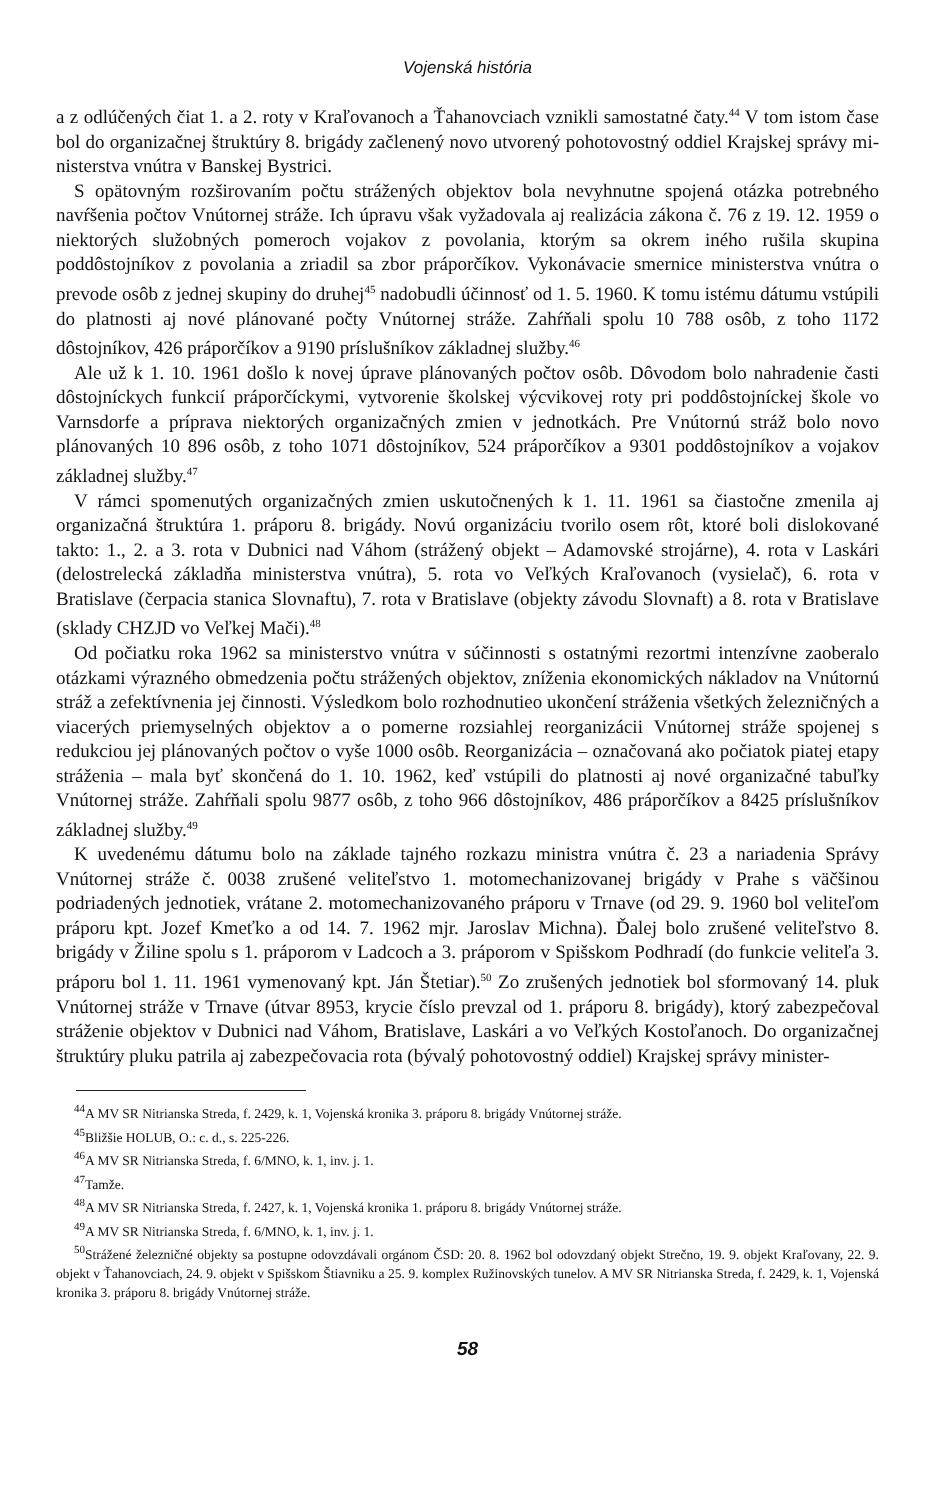Vojenská história
a z odlúčených čiat 1. a 2. roty v Kraľovanoch a Ťahanovciach vznikli samostatné čaty.<sup>44</sup> V tom istom čase bol do organizačnej štruktúry 8. brigády začlenený novo utvorený pohotovostný oddiel Krajskej správy mi- nisterstva vnútra v Banskej Bystrici.
S opätovným rozširovaním počtu strážených objektov bola nevyhnutne spojená otázka potrebného navŕšenia počtov Vnútornej stráže. Ich úpravu však vyžadovala aj realizácia zákona č. 76 z 19. 12. 1959 o niektorých služobných pomeroch vojakov z povolania, ktorým sa okrem iného rušila skupina poddôstojníkov z povolania a zriadil sa zbor práporčíkov. Vykonávacie smernice ministerstva vnútra o prevode osôb z jednej skupiny do druhej<sup>45</sup> nadobudli účinnosť od 1. 5. 1960. K tomu istému dátumu vstúpili do platnosti aj nové plánované počty Vnútornej stráže. Zahŕňali spolu 10 788 osôb, z toho 1172 dôstojníkov, 426 práporčíkov a 9190 príslušníkov základnej služby.<sup>46</sup>
Ale už k 1. 10. 1961 došlo k novej úprave plánovaných počtov osôb. Dôvodom bolo nahradenie časti dôstojníckych funkcií práporčíckymi, vytvorenie školskej výcvikovej roty pri poddôstojníckej škole vo Varnsdorfe a príprava niektorých organizačných zmien v jednotkách. Pre Vnútornú stráž bolo novo plánovaných 10 896 osôb, z toho 1071 dôstojníkov, 524 práporčíkov a 9301 poddôstojníkov a vojakov základnej služby.<sup>47</sup>
V rámci spomenutých organizačných zmien uskutočnených k 1. 11. 1961 sa čiastočne zmenila aj organizačná štruktúra 1. práporu 8. brigády. Novú organizáciu tvorilo osem rôt, ktoré boli dislokované takto: 1., 2. a 3. rota v Dubnici nad Váhom (strážený objekt – Adamovské strojárne), 4. rota v Laskári (delostrelecká základňa ministerstva vnútra), 5. rota vo Veľkých Kraľovanoch (vysielač), 6. rota v Bratislave (čerpacia stanica Slovnaftu), 7. rota v Bratislave (objekty závodu Slovnaft) a 8. rota v Bratislave (sklady CHZJD vo Veľkej Mači).<sup>48</sup>
Od počiatku roka 1962 sa ministerstvo vnútra v súčinnosti s ostatnými rezortmi intenzívne zaoberalo otázkami výrazného obmedzenia počtu strážených objektov, zníženia ekonomických nákladov na Vnútornú stráž a zefektívnenia jej činnosti. Výsledkom bolo rozhodnutieo ukončení stráženia všetkých železničných a viacerých priemyselných objektov a o pomerne rozsiahlej reorganizácii Vnútornej stráže spojenej s redukciou jej plánovaných počtov o vyše 1000 osôb. Reorganizácia – označovaná ako počiatok piatej etapy stráženia – mala byť skončená do 1. 10. 1962, keď vstúpili do platnosti aj nové organizačné tabuľky Vnútornej stráže. Zahŕňali spolu 9877 osôb, z toho 966 dôstojníkov, 486 práporčíkov a 8425 príslušníkov základnej služby.<sup>49</sup>
K uvedenému dátumu bolo na základe tajného rozkazu ministra vnútra č. 23 a nariadenia Správy Vnútornej stráže č. 0038 zrušené veliteľstvo 1. motomechanizovanej brigády v Prahe s väčšinou podriadených jednotiek, vrátane 2. motomechanizovaného práporu v Trnave (od 29. 9. 1960 bol veliteľom práporu kpt. Jozef Kmeťko a od 14. 7. 1962 mjr. Jaroslav Michna). Ďalej bolo zrušené veliteľstvo 8. brigády v Žiline spolu s 1. práporom v Ladcoch a 3. práporom v Spišskom Podhradí (do funkcie veliteľa 3. práporu bol 1. 11. 1961 vymenovaný kpt. Ján Štetiar).<sup>50</sup> Zo zrušených jednotiek bol sformovaný 14. pluk Vnútornej stráže v Trnave (útvar 8953, krycie číslo prevzal od 1. práporu 8. brigády), ktorý zabezpečoval stráženie objektov v Dubnici nad Váhom, Bratislave, Laskári a vo Veľkých Kostoľanoch. Do organizačnej štruktúry pluku patrila aj zabezpečovacia rota (bývalý pohotovostný oddiel) Krajskej správy minister-
<sup>44</sup> A MV SR Nitrianska Streda, f. 2429, k. 1, Vojenská kronika 3. práporu 8. brigády Vnútornej stráže.
<sup>45</sup> Bližšie HOLUB, O.: c. d., s. 225-226.
<sup>46</sup> A MV SR Nitrianska Streda, f. 6/MNO, k. 1, inv. j. 1.
<sup>47</sup> Tamže.
<sup>48</sup> A MV SR Nitrianska Streda, f. 2427, k. 1, Vojenská kronika 1. práporu 8. brigády Vnútornej stráže.
<sup>49</sup> A MV SR Nitrianska Streda, f. 6/MNO, k. 1, inv. j. 1.
<sup>50</sup> Strážené železničné objekty sa postupne odovzdávali orgánom ČSD: 20. 8. 1962 bol odovzdaný objekt Strečno, 19. 9. objekt Kraľovany, 22. 9. objekt v Ťahanovciach, 24. 9. objekt v Spišskom Štiavniku a 25. 9. komplex Ružinovských tunelov. A MV SR Nitrianska Streda, f. 2429, k. 1, Vojenská kronika 3. práporu 8. brigády Vnútornej stráže.
58